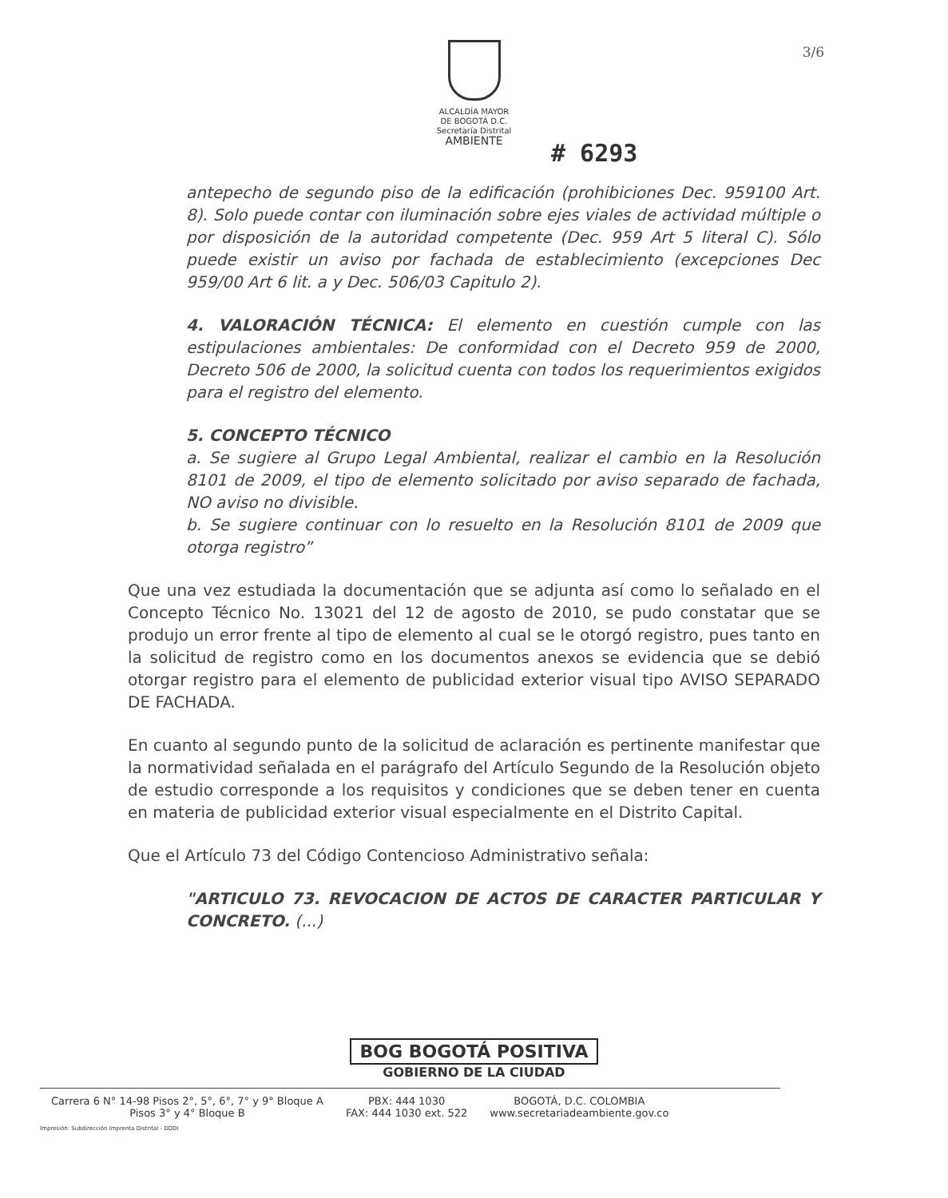3/6
ALCALDÍA MAYOR
DE BOGOTÁ D.C.
Secretaría Distrital
AMBIENTE
# 6293
antepecho de segundo piso de la edificación (prohibiciones Dec. 959100 Art. 8). Solo puede contar con iluminación sobre ejes viales de actividad múltiple o por disposición de la autoridad competente (Dec. 959 Art 5 literal C). Sólo puede existir un aviso por fachada de establecimiento (excepciones Dec 959/00 Art 6 lit. a y Dec. 506/03 Capitulo 2).
4. VALORACIÓN TÉCNICA: El elemento en cuestión cumple con las estipulaciones ambientales: De conformidad con el Decreto 959 de 2000, Decreto 506 de 2000, la solicitud cuenta con todos los requerimientos exigidos para el registro del elemento.
5. CONCEPTO TÉCNICO
a. Se sugiere al Grupo Legal Ambiental, realizar el cambio en la Resolución 8101 de 2009, el tipo de elemento solicitado por aviso separado de fachada, NO aviso no divisible.
b. Se sugiere continuar con lo resuelto en la Resolución 8101 de 2009 que otorga registro”
Que una vez estudiada la documentación que se adjunta así como lo señalado en el Concepto Técnico No. 13021 del 12 de agosto de 2010, se pudo constatar que se produjo un error frente al tipo de elemento al cual se le otorgó registro, pues tanto en la solicitud de registro como en los documentos anexos se evidencia que se debió otorgar registro para el elemento de publicidad exterior visual tipo AVISO SEPARADO DE FACHADA.
En cuanto al segundo punto de la solicitud de aclaración es pertinente manifestar que la normatividad señalada en el parágrafo del Artículo Segundo de la Resolución objeto de estudio corresponde a los requisitos y condiciones que se deben tener en cuenta en materia de publicidad exterior visual especialmente en el Distrito Capital.
Que el Artículo 73 del Código Contencioso Administrativo señala:
"ARTICULO 73. REVOCACION DE ACTOS DE CARACTER PARTICULAR Y CONCRETO. (...)
BOG BOGOTÁ POSITIVA
GOBIERNO DE LA CIUDAD
Carrera 6 N° 14-98 Pisos 2°, 5°, 6°, 7° y 9° Bloque A
Pisos 3° y 4° Bloque B
PBX: 444 1030
FAX: 444 1030 ext. 522
BOGOTÁ, D.C. COLOMBIA
www.secretariadeambiente.gov.co
Impresión: Subdirección Imprenta Distrital - DDDI